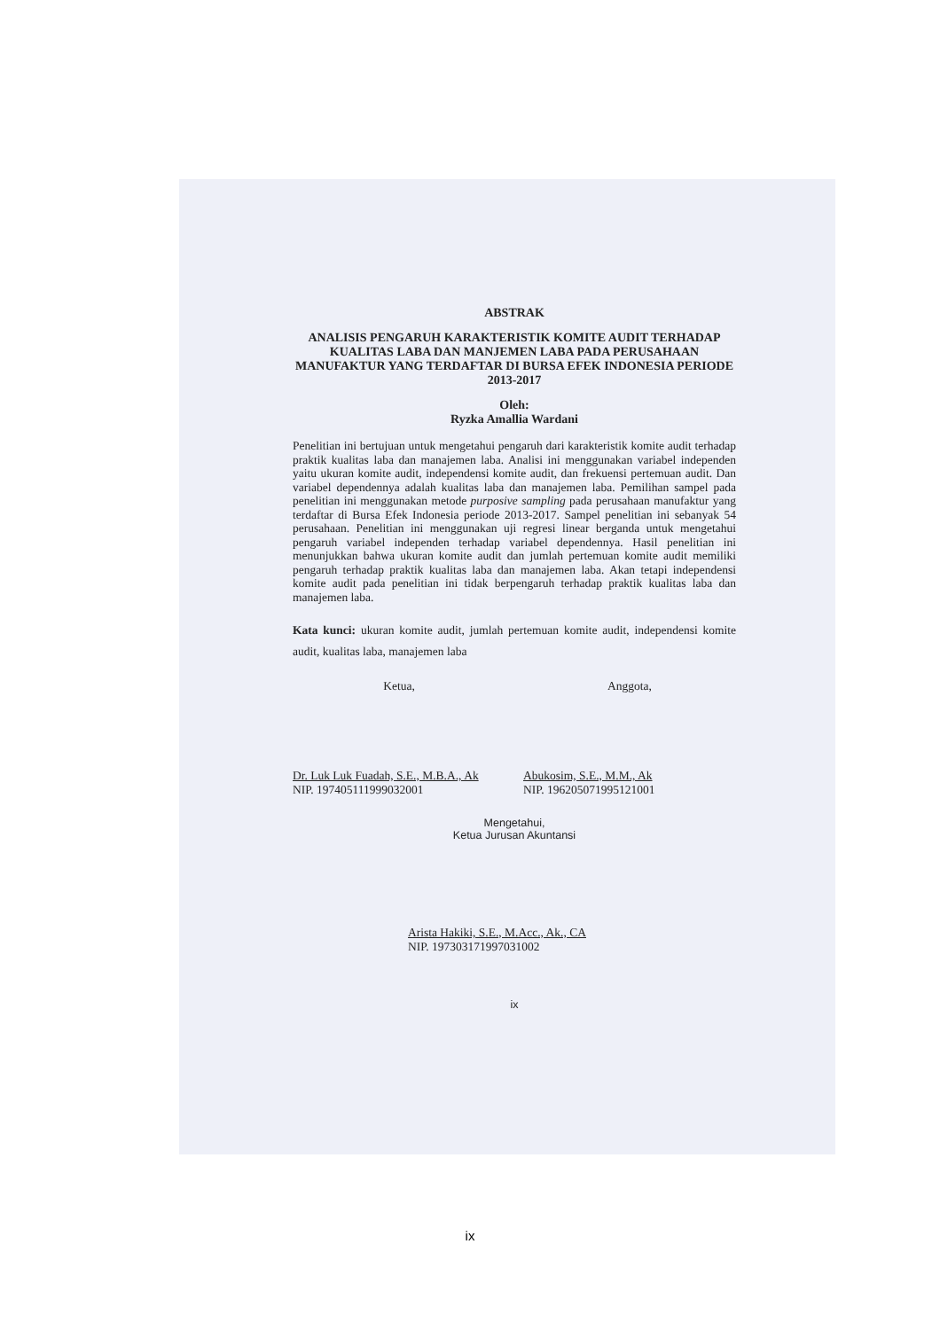ABSTRAK
ANALISIS PENGARUH KARAKTERISTIK KOMITE AUDIT TERHADAP KUALITAS LABA DAN MANJEMEN LABA PADA PERUSAHAAN MANUFAKTUR YANG TERDAFTAR DI BURSA EFEK INDONESIA PERIODE 2013-2017
Oleh:
Ryzka Amallia Wardani
Penelitian ini bertujuan untuk mengetahui pengaruh dari karakteristik komite audit terhadap praktik kualitas laba dan manajemen laba. Analisi ini menggunakan variabel independen yaitu ukuran komite audit, independensi komite audit, dan frekuensi pertemuan audit. Dan variabel dependennya adalah kualitas laba dan manajemen laba. Pemilihan sampel pada penelitian ini menggunakan metode purposive sampling pada perusahaan manufaktur yang terdaftar di Bursa Efek Indonesia periode 2013-2017. Sampel penelitian ini sebanyak 54 perusahaan. Penelitian ini menggunakan uji regresi linear berganda untuk mengetahui pengaruh variabel independen terhadap variabel dependennya. Hasil penelitian ini menunjukkan bahwa ukuran komite audit dan jumlah pertemuan komite audit memiliki pengaruh terhadap praktik kualitas laba dan manajemen laba. Akan tetapi independensi komite audit pada penelitian ini tidak berpengaruh terhadap praktik kualitas laba dan manajemen laba.
Kata kunci: ukuran komite audit, jumlah pertemuan komite audit, independensi komite audit, kualitas laba, manajemen laba
Ketua, Anggota,
Dr. Luk Luk Fuadah, S.E., M.B.A., Ak
NIP. 197405111999032001
Abukosim, S.E., M.M., Ak
NIP. 196205071995121001
Mengetahui,
Ketua Jurusan Akuntansi
Arista Hakiki, S.E., M.Acc., Ak., CA
NIP. 197303171997031002
ix
ix